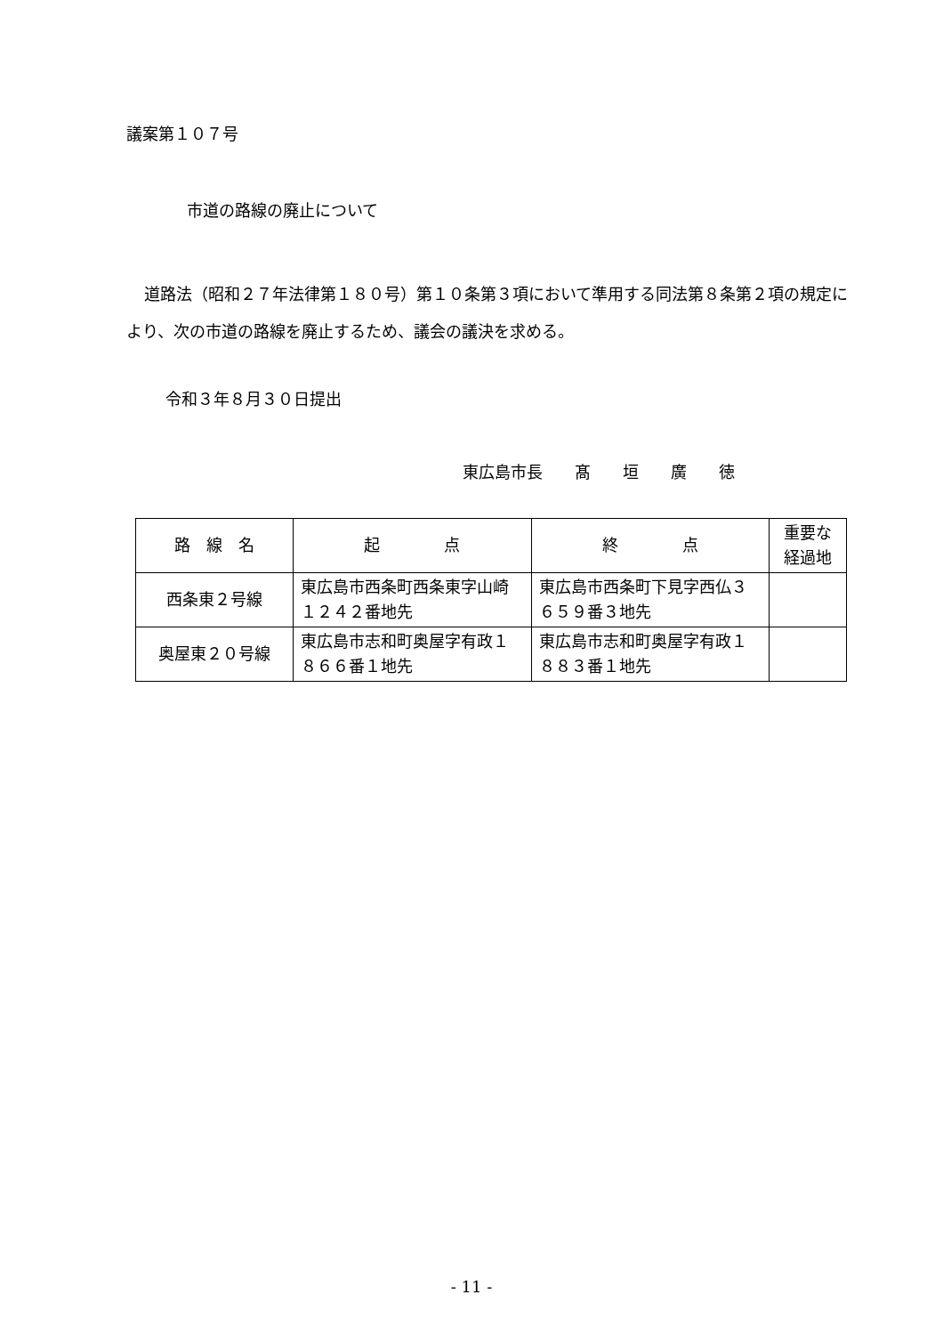議案第１０７号
市道の路線の廃止について
道路法（昭和２７年法律第１８０号）第１０条第３項において準用する同法第８条第２項の規定により、次の市道の路線を廃止するため、議会の議決を求める。
令和３年８月３０日提出
東広島市長　　髙　　垣　　廣　　徳
| 路 線 名 | 起 点 | 終 点 | 重要な経過地 |
| 西条東２号線 | 東広島市西条町西条東字山崎１２４２番地先 | 東広島市西条町下見字西仏３６５９番３地先 | |
| 奥屋東２０号線 | 東広島市志和町奥屋字有政１８６６番１地先 | 東広島市志和町奥屋字有政１８８３番１地先 | |
- 11 -